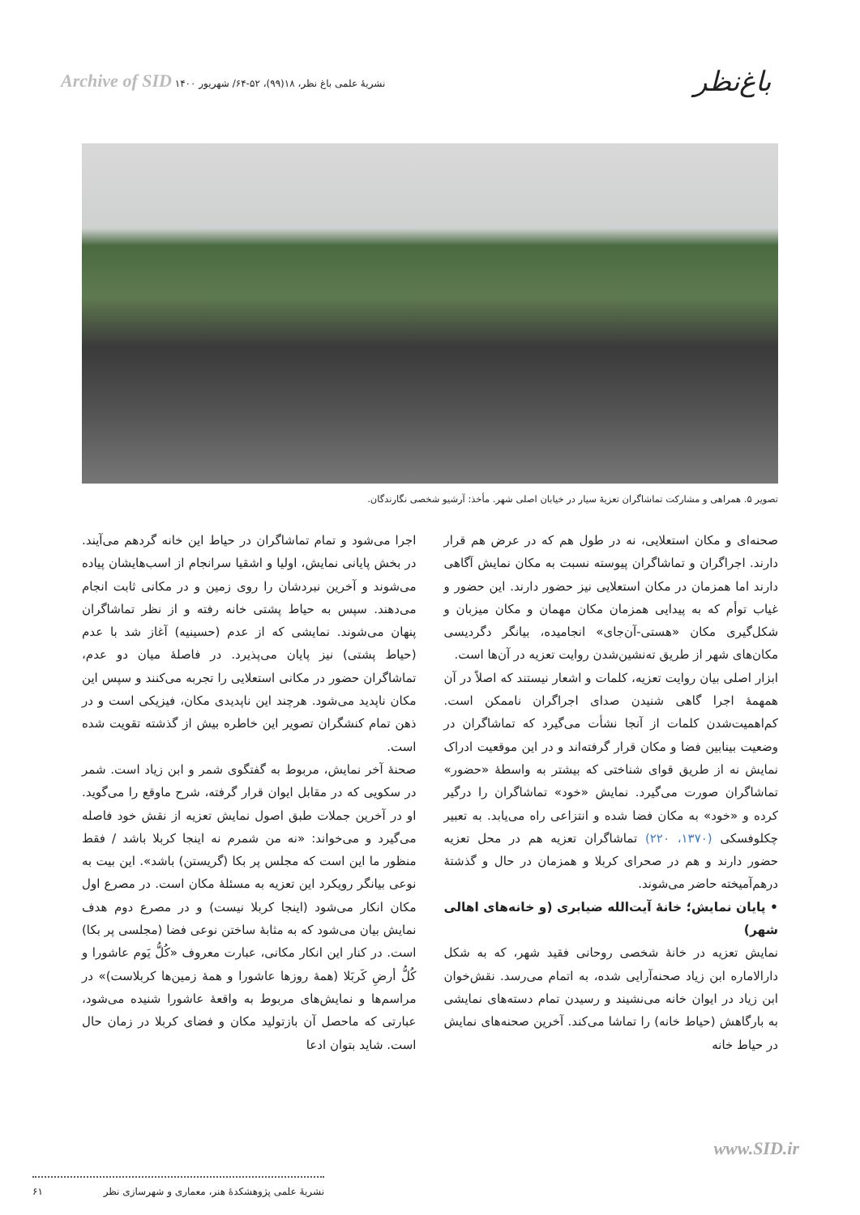باغ‌نظر
نشریهٔ علمی باغ نظر، ۱۸(۹۹)، ۵۲-۶۴/ شهریور ۱۴۰۰ Archive of SID
تصویر ۵. همراهی و مشارکت تماشاگران تعزیهٔ سیار در خیابان اصلی شهر. مأخذ: آرشیو شخصی نگارندگان.
صحنه‌ای و مکان استعلایی، نه در طول هم که در عرض هم قرار دارند. اجراگران و تماشاگران پیوسته نسبت به مکان نمایش آگاهی دارند اما همزمان در مکان استعلایی نیز حضور دارند. این حضور و غیاب توأم که به پیدایی همزمان مکان مهمان و مکان میزبان و شکل‌گیری مکان «هستی-آن‌جای» انجامیده، بیانگر دگردیسی مکان‌های شهر از طریق ته‌نشین‌شدن روایت تعزیه در آن‌ها است.
ابزار اصلی بیان روایت تعزیه، کلمات و اشعار نیستند که اصلاً در آن همهمهٔ اجرا گاهی شنیدن صدای اجراگران ناممکن است. کم‌اهمیت‌شدن کلمات از آنجا نشأت می‌گیرد که تماشاگران در وضعیت بینابین فضا و مکان قرار گرفته‌اند و در این موقعیت ادراک نمایش نه از طریق قوای شناختی که بیشتر به واسطهٔ «حضور» تماشاگران صورت می‌گیرد. نمایش «خود» تماشاگران را درگیر کرده و «خود» به مکان فضا شده و انتزاعی راه می‌یابد. به تعبیر چکلوفسکی (۱۳۷۰، ۲۲۰) تماشاگران تعزیه هم در محل تعزیه حضور دارند و هم در صحرای کربلا و همزمان در حال و گذشتهٔ درهم‌آمیخته حاضر می‌شوند.
• پایان نمایش؛ خانهٔ آیت‌الله ضیابری (و خانه‌های اهالی شهر)
نمایش تعزیه در خانهٔ شخصی روحانی فقید شهر، که به شکل دارالاماره ابن زیاد صحنه‌آرایی شده، به اتمام می‌رسد. نقش‌خوان ابن زیاد در ایوان خانه می‌نشیند و رسیدن تمام دسته‌های نمایشی به بارگاهش (حیاط خانه) را تماشا می‌کند. آخرین صحنه‌های نمایش در حیاط خانه
اجرا می‌شود و تمام تماشاگران در حیاط این خانه گردهم می‌آیند. در بخش پایانی نمایش، اولیا و اشقیا سرانجام از اسب‌هایشان پیاده می‌شوند و آخرین نبردشان را روی زمین و در مکانی ثابت انجام می‌دهند. سپس به حیاط پشتی خانه رفته و از نظر تماشاگران پنهان می‌شوند. نمایشی که از عدم (حسینیه) آغاز شد با عدم (حیاط پشتی) نیز پایان می‌پذیرد. در فاصلهٔ میان دو عدم، تماشاگران حضور در مکانی استعلایی را تجربه می‌کنند و سپس این مکان ناپدید می‌شود. هرچند این ناپدیدی مکان، فیزیکی است و در ذهن تمام کنشگران تصویر این خاطره بیش از گذشته تقویت شده است.
صحنهٔ آخر نمایش، مربوط به گفتگوی شمر و ابن زیاد است. شمر در سکویی که در مقابل ایوان قرار گرفته، شرح ماوقع را می‌گوید. او در آخرین جملات طبق اصول نمایش تعزیه از نقش خود فاصله می‌گیرد و می‌خواند: «نه من شمرم نه اینجا کربلا باشد / فقط منظور ما این است که مجلس پر بکا (گریستن) باشد». این بیت به نوعی بیانگر رویکرد این تعزیه به مسئلهٔ مکان است. در مصرع اول مکان انکار می‌شود (اینجا کربلا نیست) و در مصرع دوم هدف نمایش بیان می‌شود که به مثابهٔ ساختن نوعی فضا (مجلسی پر بکا) است. در کنار این انکار مکانی، عبارت معروف «کُلُّ یَوم عاشورا و کُلُّ أرضِ کَربَلا (همهٔ روزها عاشورا و همهٔ زمین‌ها کربلاست)» در مراسم‌ها و نمایش‌های مربوط به واقعهٔ عاشورا شنیده می‌شود، عبارتی که ماحصل آن بازتولید مکان و فضای کربلا در زمان حال است. شاید بتوان ادعا
www.SID.ir
نشریهٔ علمی پژوهشکدهٔ هنر، معماری و شهرسازی نظر ۶۱